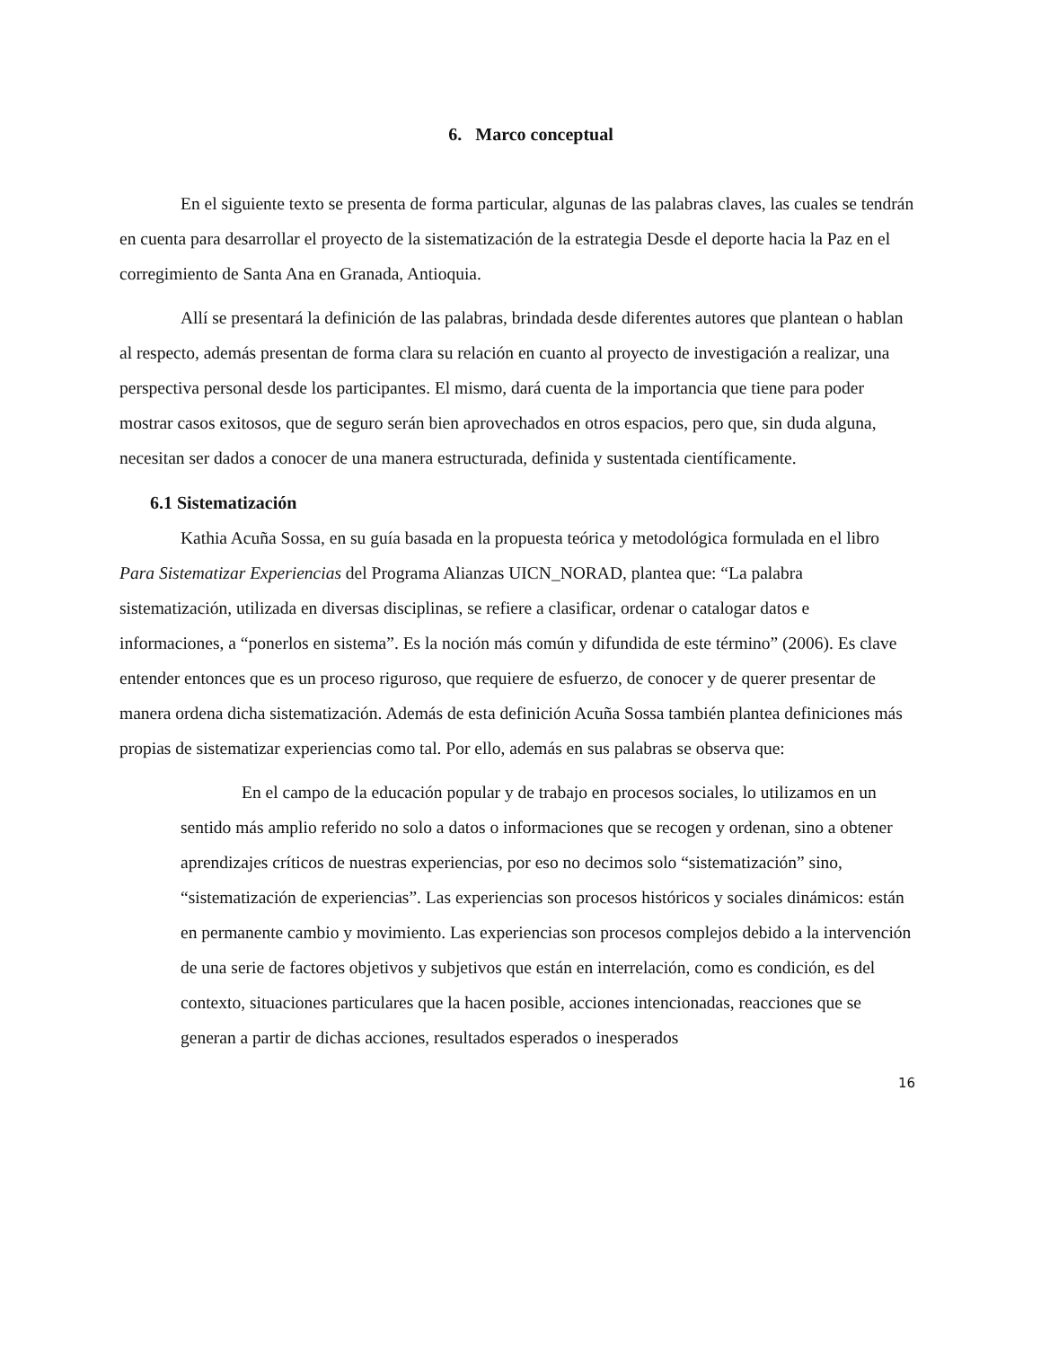6. Marco conceptual
En el siguiente texto se presenta de forma particular, algunas de las palabras claves, las cuales se tendrán en cuenta para desarrollar el proyecto de la sistematización de la estrategia Desde el deporte hacia la Paz en el corregimiento de Santa Ana en Granada, Antioquia.
Allí se presentará la definición de las palabras, brindada desde diferentes autores que plantean o hablan al respecto, además presentan de forma clara su relación en cuanto al proyecto de investigación a realizar, una perspectiva personal desde los participantes. El mismo, dará cuenta de la importancia que tiene para poder mostrar casos exitosos, que de seguro serán bien aprovechados en otros espacios, pero que, sin duda alguna, necesitan ser dados a conocer de una manera estructurada, definida y sustentada científicamente.
6.1 Sistematización
Kathia Acuña Sossa, en su guía basada en la propuesta teórica y metodológica formulada en el libro Para Sistematizar Experiencias del Programa Alianzas UICN_NORAD, plantea que: “La palabra sistematización, utilizada en diversas disciplinas, se refiere a clasificar, ordenar o catalogar datos e informaciones, a “ponerlos en sistema”. Es la noción más común y difundida de este término” (2006). Es clave entender entonces que es un proceso riguroso, que requiere de esfuerzo, de conocer y de querer presentar de manera ordena dicha sistematización. Además de esta definición Acuña Sossa también plantea definiciones más propias de sistematizar experiencias como tal. Por ello, además en sus palabras se observa que:
En el campo de la educación popular y de trabajo en procesos sociales, lo utilizamos en un sentido más amplio referido no solo a datos o informaciones que se recogen y ordenan, sino a obtener aprendizajes críticos de nuestras experiencias, por eso no decimos solo “sistematización” sino, “sistematización de experiencias”. Las experiencias son procesos históricos y sociales dinámicos: están en permanente cambio y movimiento. Las experiencias son procesos complejos debido a la intervención de una serie de factores objetivos y subjetivos que están en interrelación, como es condición, es del contexto, situaciones particulares que la hacen posible, acciones intencionadas, reacciones que se generan a partir de dichas acciones, resultados esperados o inesperados
16